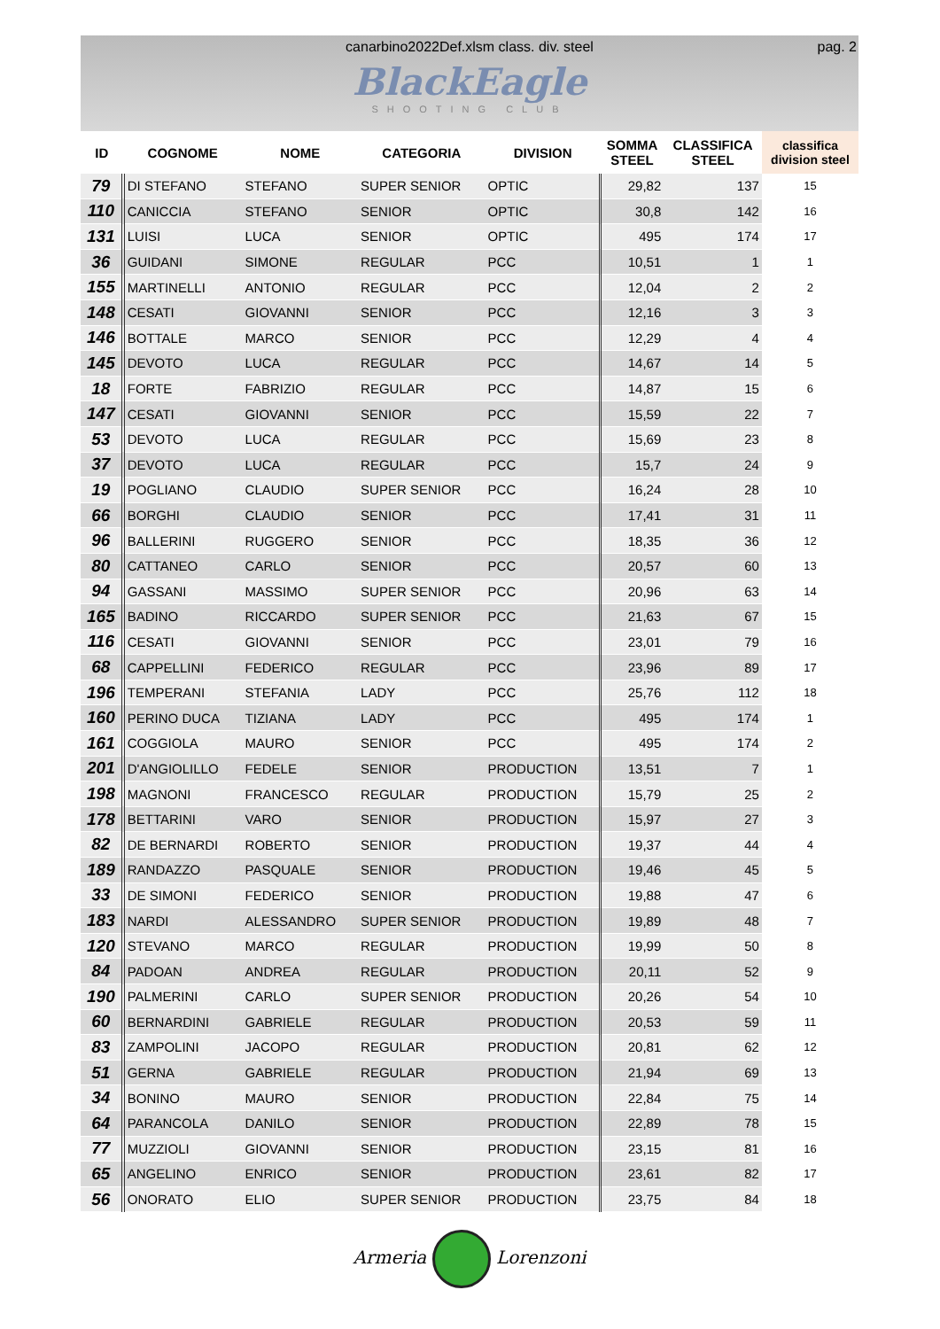canarbino2022Def.xlsm class. div. steel
pag. 2
BlackEagle
SHOOTING CLUB
| ID | COGNOME | NOME | CATEGORIA | DIVISION | SOMMA STEEL | CLASSIFICA STEEL | classifica division steel |
| --- | --- | --- | --- | --- | --- | --- | --- |
| 79 | DI STEFANO | STEFANO | SUPER SENIOR | OPTIC | 29,82 | 137 | 15 |
| 110 | CANICCIA | STEFANO | SENIOR | OPTIC | 30,8 | 142 | 16 |
| 131 | LUISI | LUCA | SENIOR | OPTIC | 495 | 174 | 17 |
| 36 | GUIDANI | SIMONE | REGULAR | PCC | 10,51 | 1 | 1 |
| 155 | MARTINELLI | ANTONIO | REGULAR | PCC | 12,04 | 2 | 2 |
| 148 | CESATI | GIOVANNI | SENIOR | PCC | 12,16 | 3 | 3 |
| 146 | BOTTALE | MARCO | SENIOR | PCC | 12,29 | 4 | 4 |
| 145 | DEVOTO | LUCA | REGULAR | PCC | 14,67 | 14 | 5 |
| 18 | FORTE | FABRIZIO | REGULAR | PCC | 14,87 | 15 | 6 |
| 147 | CESATI | GIOVANNI | SENIOR | PCC | 15,59 | 22 | 7 |
| 53 | DEVOTO | LUCA | REGULAR | PCC | 15,69 | 23 | 8 |
| 37 | DEVOTO | LUCA | REGULAR | PCC | 15,7 | 24 | 9 |
| 19 | POGLIANO | CLAUDIO | SUPER SENIOR | PCC | 16,24 | 28 | 10 |
| 66 | BORGHI | CLAUDIO | SENIOR | PCC | 17,41 | 31 | 11 |
| 96 | BALLERINI | RUGGERO | SENIOR | PCC | 18,35 | 36 | 12 |
| 80 | CATTANEO | CARLO | SENIOR | PCC | 20,57 | 60 | 13 |
| 94 | GASSANI | MASSIMO | SUPER SENIOR | PCC | 20,96 | 63 | 14 |
| 165 | BADINO | RICCARDO | SUPER SENIOR | PCC | 21,63 | 67 | 15 |
| 116 | CESATI | GIOVANNI | SENIOR | PCC | 23,01 | 79 | 16 |
| 68 | CAPPELLINI | FEDERICO | REGULAR | PCC | 23,96 | 89 | 17 |
| 196 | TEMPERANI | STEFANIA | LADY | PCC | 25,76 | 112 | 18 |
| 160 | PERINO DUCA | TIZIANA | LADY | PCC | 495 | 174 | 1 |
| 161 | COGGIOLA | MAURO | SENIOR | PCC | 495 | 174 | 2 |
| 201 | D'ANGIOLILLO | FEDELE | SENIOR | PRODUCTION | 13,51 | 7 | 1 |
| 198 | MAGNONI | FRANCESCO | REGULAR | PRODUCTION | 15,79 | 25 | 2 |
| 178 | BETTARINI | VARO | SENIOR | PRODUCTION | 15,97 | 27 | 3 |
| 82 | DE BERNARDI | ROBERTO | SENIOR | PRODUCTION | 19,37 | 44 | 4 |
| 189 | RANDAZZO | PASQUALE | SENIOR | PRODUCTION | 19,46 | 45 | 5 |
| 33 | DE SIMONI | FEDERICO | SENIOR | PRODUCTION | 19,88 | 47 | 6 |
| 183 | NARDI | ALESSANDRO | SUPER SENIOR | PRODUCTION | 19,89 | 48 | 7 |
| 120 | STEVANO | MARCO | REGULAR | PRODUCTION | 19,99 | 50 | 8 |
| 84 | PADOAN | ANDREA | REGULAR | PRODUCTION | 20,11 | 52 | 9 |
| 190 | PALMERINI | CARLO | SUPER SENIOR | PRODUCTION | 20,26 | 54 | 10 |
| 60 | BERNARDINI | GABRIELE | REGULAR | PRODUCTION | 20,53 | 59 | 11 |
| 83 | ZAMPOLINI | JACOPO | REGULAR | PRODUCTION | 20,81 | 62 | 12 |
| 51 | GERNA | GABRIELE | REGULAR | PRODUCTION | 21,94 | 69 | 13 |
| 34 | BONINO | MAURO | SENIOR | PRODUCTION | 22,84 | 75 | 14 |
| 64 | PARANCOLA | DANILO | SENIOR | PRODUCTION | 22,89 | 78 | 15 |
| 77 | MUZZIOLI | GIOVANNI | SENIOR | PRODUCTION | 23,15 | 81 | 16 |
| 65 | ANGELINO | ENRICO | SENIOR | PRODUCTION | 23,61 | 82 | 17 |
| 56 | ONORATO | ELIO | SUPER SENIOR | PRODUCTION | 23,75 | 84 | 18 |
Armeria Lorenzoni